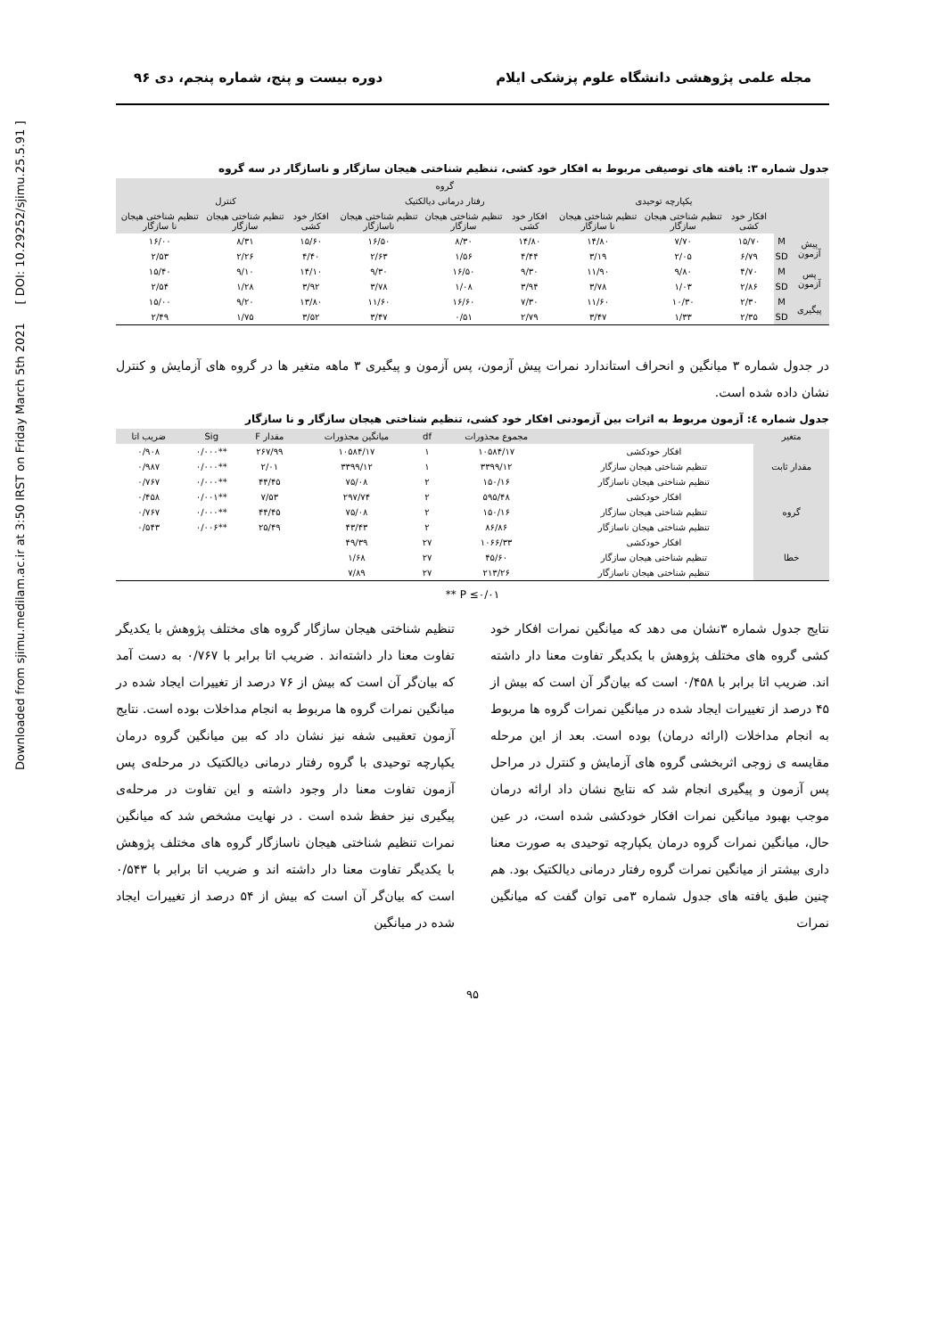Downloaded from sjimu.medilam.ac.ir at 3:50 IRST on Friday March 5th 2021 [ DOI: 10.29252/sjimu.25.5.91 ]
مجله علمی پژوهشی دانشگاه علوم پزشکی ایلام دوره بیست و پنج، شماره پنجم، دی ۹۶
جدول شماره ۳: یافته های توصیفی مربوط به افکار خود کشی، تنظیم شناختی هیجان سازگار و ناسازگار در سه گروه
| | | گروه | | | | | | | | |
| --- | --- | --- | --- | --- | --- | --- | --- | --- | --- | --- |
| | | یکپارچه توحیدی | | | رفتار درمانی دیالکتیک | | | کنترل | | |
| | | افکار خود کشی | تنظیم شناختی هیجان سازگار | تنظیم شناختی هیجان نا سازگار | افکار خود کشی | تنظیم شناختی هیجان سازگار | تنظیم شناختی هیجان ناسازگار | افکار خود کشی | تنظیم شناختی هیجان سازگار | تنظیم شناختی هیجان نا سازگار |
| پیش آزمون | M | ۱۵/۷۰ | ۷/۷۰ | ۱۴/۸۰ | ۱۴/۸۰ | ۸/۳۰ | ۱۶/۵۰ | ۱۵/۶۰ | ۸/۳۱ | ۱۶/۰۰ |
| | SD | ۶/۷۹ | ۲/۰۵ | ۳/۱۹ | ۴/۴۴ | ۱/۵۶ | ۲/۶۳ | ۴/۴۰ | ۲/۲۶ | ۲/۵۳ |
| پس آزمون | M | ۴/۷۰ | ۹/۸۰ | ۱۱/۹۰ | ۹/۳۰ | ۱۶/۵۰ | ۹/۳۰ | ۱۴/۱۰ | ۹/۱۰ | ۱۵/۴۰ |
| | SD | ۲/۸۶ | ۱/۰۳ | ۳/۷۸ | ۳/۹۴ | ۱/۰۸ | ۳/۷۸ | ۳/۹۲ | ۱/۲۸ | ۲/۵۴ |
| پیگیری | M | ۲/۳۰ | ۱۰/۳۰ | ۱۱/۶۰ | ۷/۳۰ | ۱۶/۶۰ | ۱۱/۶۰ | ۱۳/۸۰ | ۹/۲۰ | ۱۵/۰۰ |
| | SD | ۲/۳۵ | ۱/۳۳ | ۳/۴۷ | ۲/۷۹ | ۰/۵۱ | ۳/۴۷ | ۳/۵۲ | ۱/۷۵ | ۲/۴۹ |
در جدول شماره ۳ میانگین و انحراف استاندارد نمرات پیش آزمون، پس آزمون و پیگیری ۳ ماهه متغیر ها در گروه های آزمایش و کنترل نشان داده شده است.
جدول شماره ٤: آزمون مربوط به اثرات بین آزمودنی افکار خود کشی، تنظیم شناختی هیجان سازگار و نا سازگار
| متغیر | | مجموع مجذورات | df | میانگین مجذورات | مقدار F | Sig | ضریب اتا |
| --- | --- | --- | --- | --- | --- | --- | --- |
| مقدار ثابت | افکار خودکشی | ۱۰۵۸۴/۱۷ | ۱ | ۱۰۵۸۴/۱۷ | ۲۶۷/۹۹ | **۰/۰۰۰ | ۰/۹۰۸ |
| | تنظیم شناختی هیجان سازگار | ۳۳۹۹/۱۲ | ۱ | ۳۳۹۹/۱۲ | ۲/۰۱ | **۰/۰۰۰ | ۰/۹۸۷ |
| | تنظیم شناختی هیجان ناسازگار | ۱۵۰/۱۶ | ۲ | ۷۵/۰۸ | ۴۴/۴۵ | **۰/۰۰۰ | ۰/۷۶۷ |
| گروه | افکار خودکشی | ۵۹۵/۴۸ | ۲ | ۲۹۷/۷۴ | ۷/۵۳ | **۰/۰۰۱ | ۰/۴۵۸ |
| | تنظیم شناختی هیجان سازگار | ۱۵۰/۱۶ | ۲ | ۷۵/۰۸ | ۴۴/۴۵ | **۰/۰۰۰ | ۰/۷۶۷ |
| | تنظیم شناختی هیجان ناسازگار | ۸۶/۸۶ | ۲ | ۴۳/۴۳ | ۲۵/۴۹ | **۰/۰۰۶ | ۰/۵۴۳ |
| خطا | افکار خودکشی | ۱۰۶۶/۳۳ | ۲۷ | ۴۹/۳۹ | | | |
| | تنظیم شناختی هیجان سازگار | ۴۵/۶۰ | ۲۷ | ۱/۶۸ | | | |
| | تنظیم شناختی هیجان ناسازگار | ۲۱۳/۲۶ | ۲۷ | ۷/۸۹ | | | |
** P ≤۰/۰۱
نتایج جدول شماره ۳نشان می دهد که میانگین نمرات افکار خود کشی گروه های مختلف پژوهش با یکدیگر تفاوت معنا دار داشته اند. ضریب اتا برابر با ۰/۴۵۸ است که بیان‌گر آن است که بیش از ۴۵ درصد از تغییرات ایجاد شده در میانگین نمرات گروه ها مربوط به انجام مداخلات (ارائه درمان) بوده است. بعد از این مرحله مقایسه ی زوجی اثربخشی گروه های آزمایش و کنترل در مراحل پس آزمون و پیگیری انجام شد که نتایج نشان داد ارائه درمان موجب بهبود میانگین نمرات افکار خودکشی شده است، در عین حال، میانگین نمرات گروه درمان یکپارچه توحیدی به صورت معنا داری بیشتر از میانگین نمرات گروه رفتار درمانی دیالکتیک بود. هم چنین طبق یافته های جدول شماره ۳می توان گفت که میانگین نمرات
تنظیم شناختی هیجان سازگار گروه های مختلف پژوهش با یکدیگر تفاوت معنا دار داشته‌اند . ضریب اتا برابر با ۰/۷۶۷ به دست آمد که بیان‌گر آن است که بیش از ۷۶ درصد از تغییرات ایجاد شده در میانگین نمرات گروه ها مربوط به انجام مداخلات بوده است. نتایج آزمون تعقیبی شفه نیز نشان داد که بین میانگین گروه درمان یکپارچه توحیدی با گروه رفتار درمانی دیالکتیک در مرحله‌ی پس آزمون تفاوت معنا دار وجود داشته و این تفاوت در مرحله‌ی پیگیری نیز حفظ شده است . در نهایت مشخص شد که میانگین نمرات تنظیم شناختی هیجان ناسازگار گروه های مختلف پژوهش با یکدیگر تفاوت معنا دار داشته اند و ضریب اتا برابر با ۰/۵۴۳ است که بیان‌گر آن است که بیش از ۵۴ درصد از تغییرات ایجاد شده در میانگین
۹۵